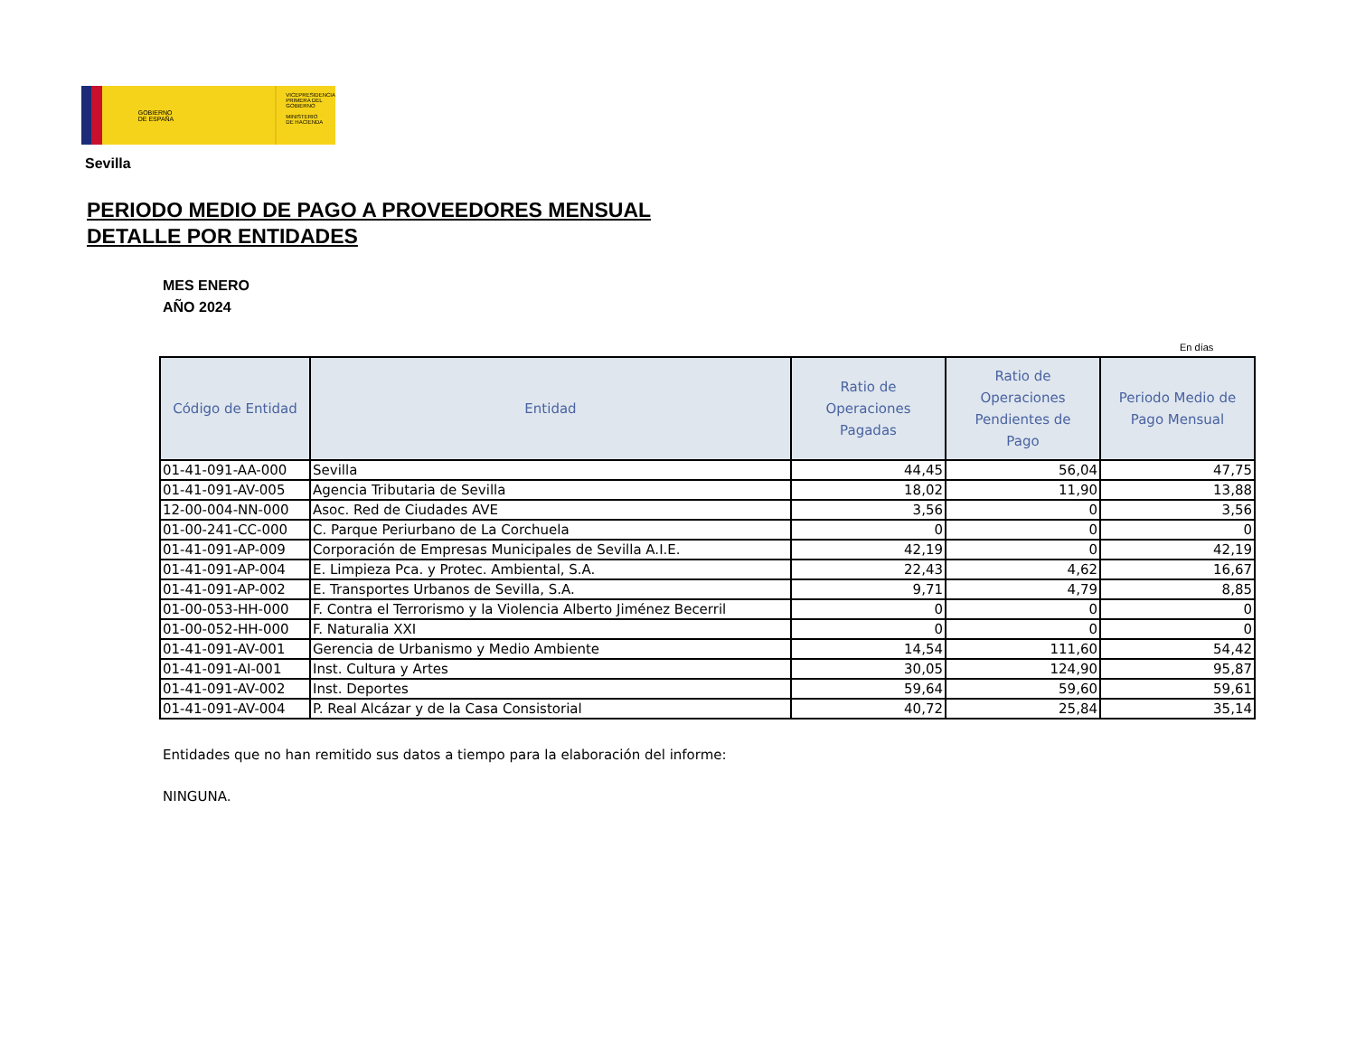GOBIERNO
DE ESPAÑA
VICEPRESIDENCIA
PRIMERA DEL GOBIERNO
MINISTERIO
DE HACIENDA
Sevilla
PERIODO MEDIO DE PAGO A PROVEEDORES MENSUAL
DETALLE POR ENTIDADES
MES ENERO
AÑO 2024
En días
| Código de Entidad | Entidad | Ratio de Operaciones Pagadas | Ratio de Operaciones Pendientes de Pago | Periodo Medio de Pago Mensual |
| --- | --- | --- | --- | --- |
| 01-41-091-AA-000 | Sevilla | 44,45 | 56,04 | 47,75 |
| 01-41-091-AV-005 | Agencia Tributaria de Sevilla | 18,02 | 11,90 | 13,88 |
| 12-00-004-NN-000 | Asoc. Red de Ciudades AVE | 3,56 | 0 | 3,56 |
| 01-00-241-CC-000 | C. Parque Periurbano de La Corchuela | 0 | 0 | 0 |
| 01-41-091-AP-009 | Corporación de Empresas Municipales de Sevilla A.I.E. | 42,19 | 0 | 42,19 |
| 01-41-091-AP-004 | E. Limpieza Pca. y Protec. Ambiental, S.A. | 22,43 | 4,62 | 16,67 |
| 01-41-091-AP-002 | E. Transportes Urbanos de Sevilla, S.A. | 9,71 | 4,79 | 8,85 |
| 01-00-053-HH-000 | F. Contra el Terrorismo y la Violencia Alberto Jiménez Becerril | 0 | 0 | 0 |
| 01-00-052-HH-000 | F. Naturalia XXI | 0 | 0 | 0 |
| 01-41-091-AV-001 | Gerencia de Urbanismo y Medio Ambiente | 14,54 | 111,60 | 54,42 |
| 01-41-091-AI-001 | Inst. Cultura y Artes | 30,05 | 124,90 | 95,87 |
| 01-41-091-AV-002 | Inst. Deportes | 59,64 | 59,60 | 59,61 |
| 01-41-091-AV-004 | P. Real Alcázar y de la Casa Consistorial | 40,72 | 25,84 | 35,14 |
Entidades que no han remitido sus datos a tiempo para la elaboración del informe:
NINGUNA.